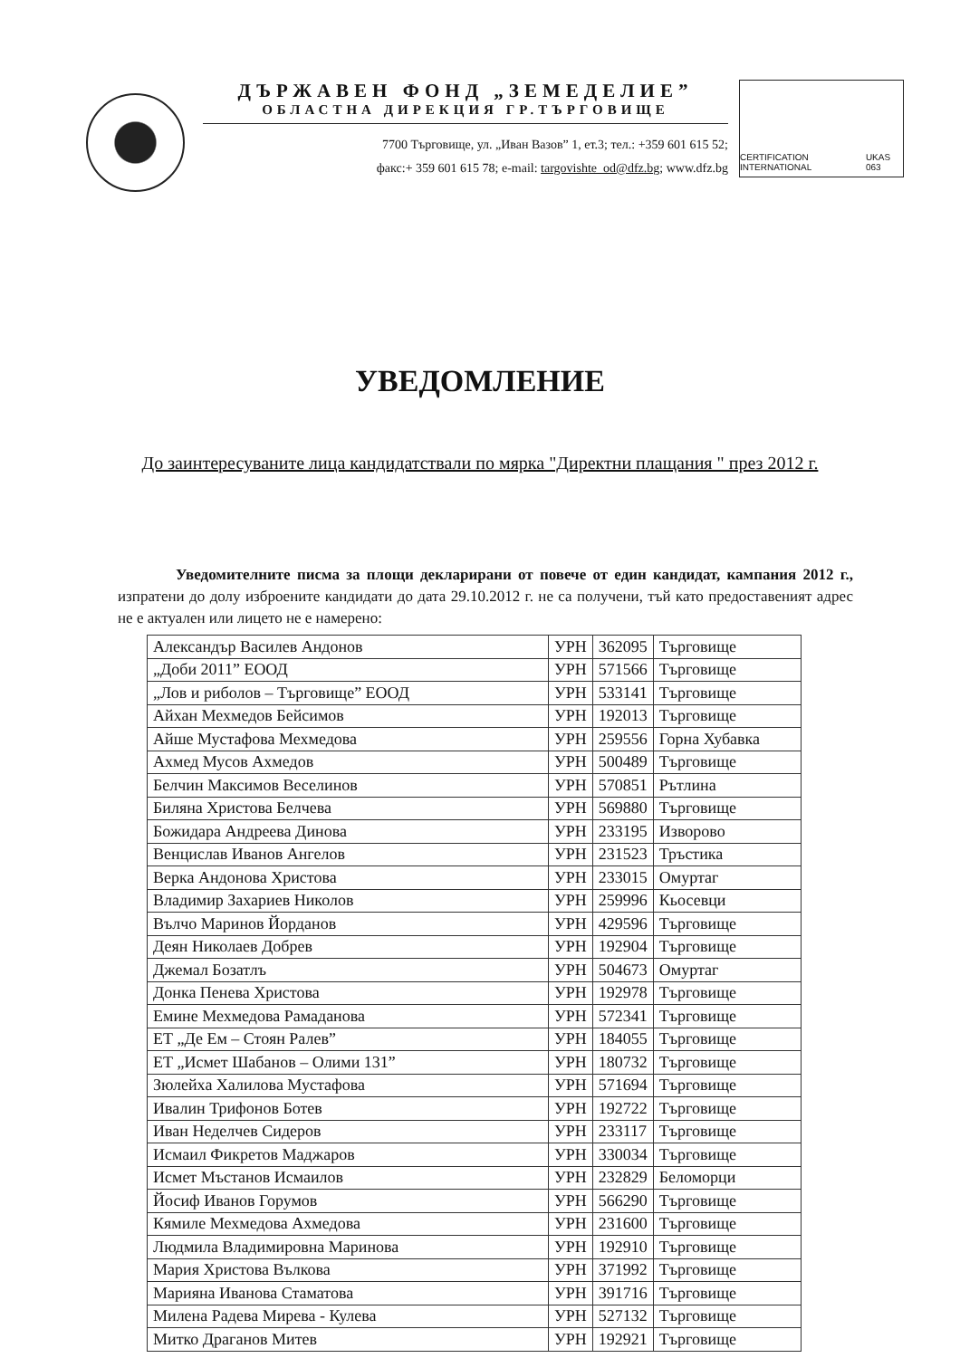ДЪРЖАВЕН ФОНД „ЗЕМЕДЕЛИЕ”
ОБЛАСТНА ДИРЕКЦИЯ ГР.ТЪРГОВИЩЕ
7700 Търговище, ул. „Иван Вазов” 1, ет.3; тел.: +359 601 615 52;
факс:+ 359 601 615 78; e-mail: targovishte_od@dfz.bg; www.dfz.bg
CERTIFICATION INTERNATIONAL UKAS 063
УВЕДОМЛЕНИЕ
До заинтересуваните лица кандидатствали по мярка "Директни плащания " през 2012 г.
Уведомителните писма за площи декларирани от повече от един кандидат, кампания 2012 г., изпратени до долу изброените кандидати до дата 29.10.2012 г. не са получени, тъй като предоставеният адрес не е актуален или лицето не е намерено:
| Александър Василев Андонов | УРН | 362095 | Търговище |
| „Доби 2011” ЕООД | УРН | 571566 | Търговище |
| „Лов и риболов – Търговище” ЕООД | УРН | 533141 | Търговище |
| Айхан Мехмедов Бейсимов | УРН | 192013 | Търговище |
| Айше Мустафова Мехмедова | УРН | 259556 | Горна Хубавка |
| Ахмед Мусов Ахмедов | УРН | 500489 | Търговище |
| Белчин Максимов Веселинов | УРН | 570851 | Рътлина |
| Биляна Христова Белчева | УРН | 569880 | Търговище |
| Божидара Андреева Динова | УРН | 233195 | Изворово |
| Венцислав Иванов Ангелов | УРН | 231523 | Тръстика |
| Верка Андонова Христова | УРН | 233015 | Омуртаг |
| Владимир Захариев Николов | УРН | 259996 | Кьосевци |
| Вълчо Маринов Йорданов | УРН | 429596 | Търговище |
| Деян Николаев Добрев | УРН | 192904 | Търговище |
| Джемал Бозатлъ | УРН | 504673 | Омуртаг |
| Донка Пенева Христова | УРН | 192978 | Търговище |
| Емине Мехмедова Рамаданова | УРН | 572341 | Търговище |
| ЕТ „Де Ем – Стоян Ралев” | УРН | 184055 | Търговище |
| ЕТ „Исмет Шабанов – Олими 131” | УРН | 180732 | Търговище |
| Зюлейха Халилова Мустафова | УРН | 571694 | Търговище |
| Ивалин Трифонов Ботев | УРН | 192722 | Търговище |
| Иван Неделчев Сидеров | УРН | 233117 | Търговище |
| Исмаил Фикретов Маджаров | УРН | 330034 | Търговище |
| Исмет Мъстанов Исмаилов | УРН | 232829 | Беломорци |
| Йосиф Иванов Горумов | УРН | 566290 | Търговище |
| Кямиле Мехмедова Ахмедова | УРН | 231600 | Търговище |
| Людмила Владимировна Маринова | УРН | 192910 | Търговище |
| Мария Христова Вълкова | УРН | 371992 | Търговище |
| Марияна Иванова Стаматова | УРН | 391716 | Търговище |
| Милена Радева Мирева - Кулева | УРН | 527132 | Търговище |
| Митко Драганов Митев | УРН | 192921 | Търговище |